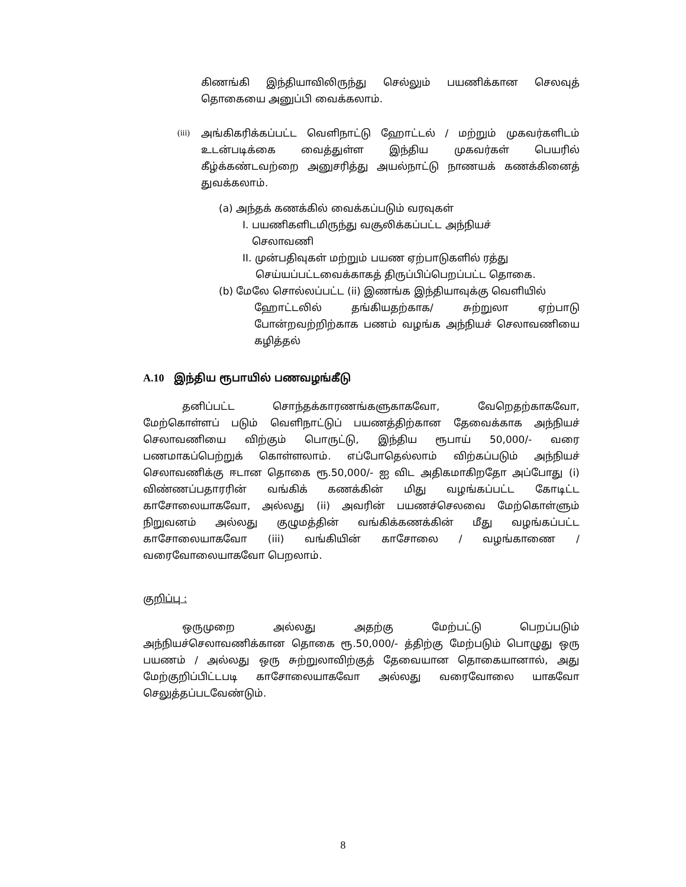கிணங்கி இந்தியாவிலிருந்து செல்லும் பயணிக்கான செலவுத் தொகையை அனுப்பி வைக்கலாம்.
(iii) அங்கிகரிக்கப்பட்ட வெளிநாட்டு ஹோட்டல் / மற்றும் முகவர்களிடம் உடன்படிக்கை வைத்துள்ள இந்திய முகவர்கள் பெயரில் கீழ்க்கண்டவற்றை அனுசரித்து அயல்நாட்டு நாணயக் கணக்கினைத் துவக்கலாம்.
(a) அந்தக் கணக்கில் வைக்கப்படும் வரவுகள்
I. பயணிகளிடமிருந்து வசூலிக்கப்பட்ட அந்நியச்
செலாவணி
II. முன்பதிவுகள் மற்றும் பயண ஏற்பாடுகளில் ரத்து
செய்யப்பட்டவைக்காகத் திருப்பிப்பெறப்பட்ட தொகை.
(b) மேலே சொல்லப்பட்ட (ii) இணங்க இந்தியாவுக்கு வெளியில்
ஹோட்டலில் தங்கியதற்காக/ சுற்றுலா ஏற்பாடு போன்றவற்றிற்காக பணம் வழங்க அந்நியச் செலாவணியை கழித்தல்
A.10 இந்திய ரூபாயில் பணவழங்கீடு
தனிப்பட்ட சொந்தக்காரணங்களுகாகவோ, வேறெதற்காகவோ, மேற்கொள்ளப் படும் வெளிநாட்டுப் பயணத்திற்கான தேவைக்காக அந்நியச் செலாவணியை விற்கும் பொருட்டு, இந்திய ரூபாய் 50,000/- வரை பணமாகப்பெற்றுக் கொள்ளலாம். எப்போதெல்லாம் விற்கப்படும் அந்நியச் செலாவணிக்கு ஈடான தொகை ரூ.50,000/- ஐ விட அதிகமாகிறதோ அப்போது (i) விண்ணப்பதாரரின் வங்கிக் கணக்கின் மிது வழங்கப்பட்ட கோடிட்ட காசோலையாகவோ, அல்லது (ii) அவரின் பயணச்செலவை மேற்கொள்ளும் நிறுவனம் அல்லது குழுமத்தின் வங்கிக்கணக்கின் மீது வழங்கப்பட்ட காசோலையாகவோ (iii) வங்கியின் காசோலை / வழங்காணை / வரைவோலையாகவோ பெறலாம்.
குறிப்பு :
ஒருமுறை அல்லது அதற்கு மேற்பட்டு பெறப்படும் அந்நியச்செலாவணிக்கான தொகை ரூ.50,000/- த்திற்கு மேற்படும் பொழுது ஒரு பயணம் / அல்லது ஒரு சுற்றுலாவிற்குத் தேவையான தொகையானால், அது மேற்குறிப்பிட்டபடி காசோலையாகவோ அல்லது வரைவோலை யாகவோ செலுத்தப்படவேண்டும்.
8